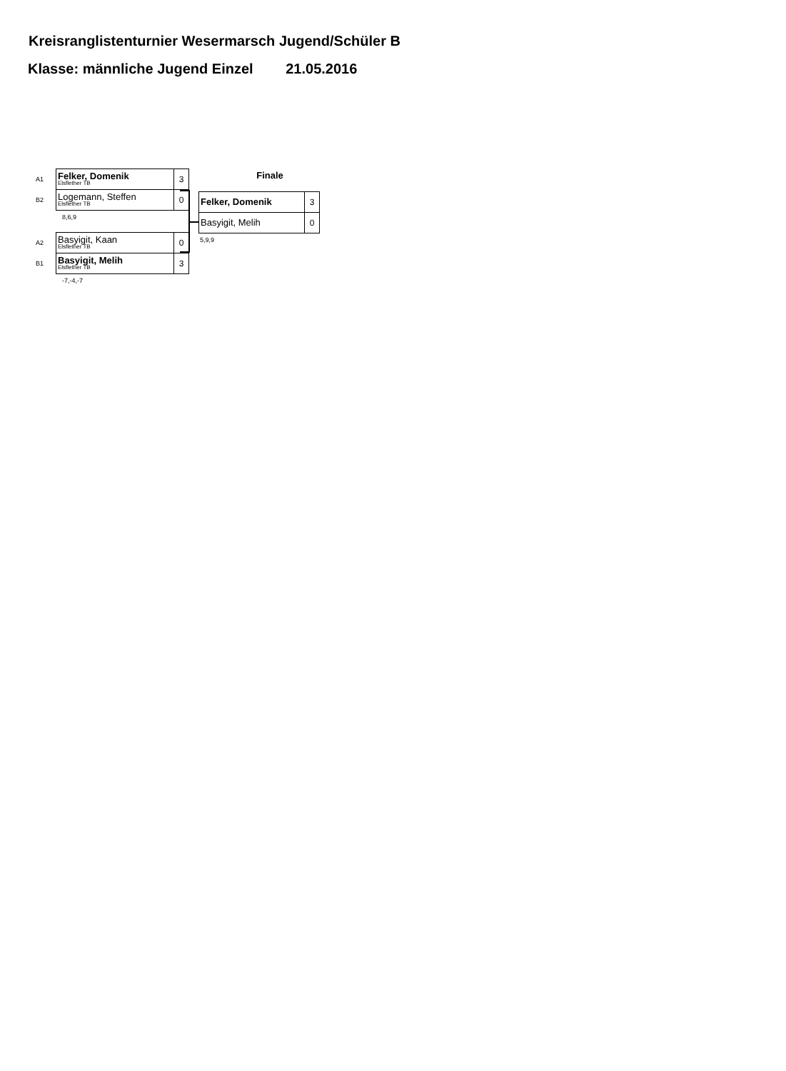Kreisranglistenturnier Wesermarsch Jugend/Schüler B
Klasse: männliche Jugend Einzel 21.05.2016
| A1 | Felker, Domenik Elsflether TB | 3 |
| B2 | Logemann, Steffen Elsflether TB | 0 |
8,6,9
| A2 | Basyigit, Kaan Elsflether TB | 0 |
| B1 | Basyigit, Melih Elsflether TB | 3 |
-7,-4,-7
Finale
| Felker, Domenik | 3 |
| Basyigit, Melih | 0 |
5,9,9